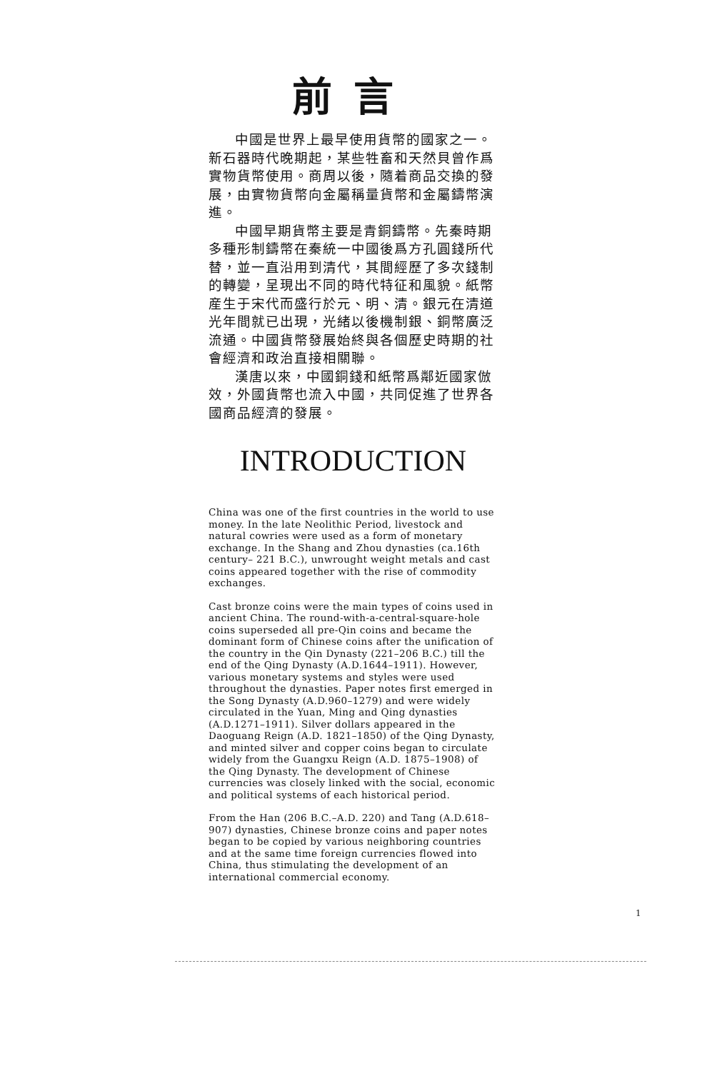前言
中國是世界上最早使用貨幣的國家之一。新石器時代晚期起，某些牲畜和天然貝曾作爲實物貨幣使用。商周以後，隨着商品交換的發展，由實物貨幣向金屬稱量貨幣和金屬鑄幣演進。
中國早期貨幣主要是青銅鑄幣。先秦時期多種形制鑄幣在秦統一中國後爲方孔圓錢所代替，並一直沿用到清代，其間經歷了多次錢制的轉變，呈現出不同的時代特征和風貌。紙幣産生于宋代而盛行於元、明、清。銀元在清道光年間就已出現，光緒以後機制銀、銅幣廣泛流通。中國貨幣發展始終與各個歷史時期的社會經濟和政治直接相關聯。
漢唐以來，中國銅錢和紙幣爲鄰近國家倣效，外國貨幣也流入中國，共同促進了世界各國商品經濟的發展。
INTRODUCTION
China was one of the first countries in the world to use money. In the late Neolithic Period, livestock and natural cowries were used as a form of monetary exchange. In the Shang and Zhou dynasties (ca.16th century– 221 B.C.), unwrought weight metals and cast coins appeared together with the rise of commodity exchanges.
Cast bronze coins were the main types of coins used in ancient China. The round-with-a-central-square-hole coins superseded all pre-Qin coins and became the dominant form of Chinese coins after the unification of the country in the Qin Dynasty (221–206 B.C.) till the end of the Qing Dynasty (A.D.1644–1911). However, various monetary systems and styles were used throughout the dynasties. Paper notes first emerged in the Song Dynasty (A.D.960–1279) and were widely circulated in the Yuan, Ming and Qing dynasties (A.D.1271–1911). Silver dollars appeared in the Daoguang Reign (A.D. 1821–1850) of the Qing Dynasty, and minted silver and copper coins began to circulate widely from the Guangxu Reign (A.D. 1875–1908) of the Qing Dynasty. The development of Chinese currencies was closely linked with the social, economic and political systems of each historical period.
From the Han (206 B.C.–A.D. 220) and Tang (A.D.618–907) dynasties, Chinese bronze coins and paper notes began to be copied by various neighboring countries and at the same time foreign currencies flowed into China, thus stimulating the development of an international commercial economy.
1